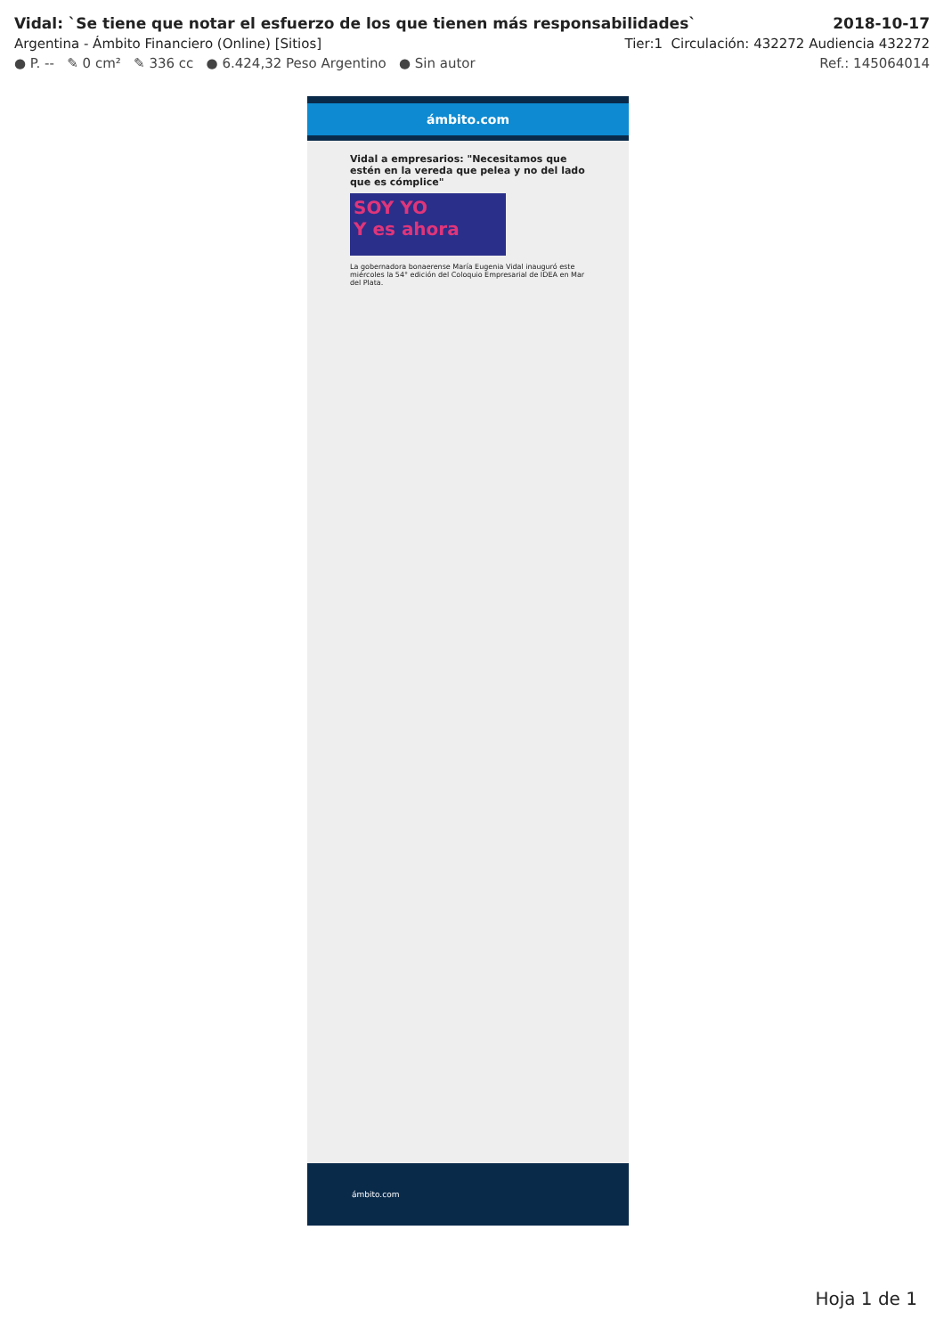Vidal: `Se tiene que notar el esfuerzo de los que tienen más responsabilidades` 2018-10-17
Argentina - Ámbito Financiero (Online) [Sitios] Tier:1 Circulación: 432272 Audiencia 432272
● P. -- ✎ 0 cm² ✎ 336 cc ● 6.424,32 Peso Argentino ● Sin autor Ref.: 145064014
ámbito.com
Vidal a empresarios: "Necesitamos que estén en la vereda que pelea y no del lado que es cómplice"
SOY YO
Y es ahora
La gobernadora bonaerense María Eugenia Vidal inauguró este miércoles la 54° edición del Coloquio Empresarial de IDEA en Mar del Plata.
ámbito.com
Hoja 1 de 1